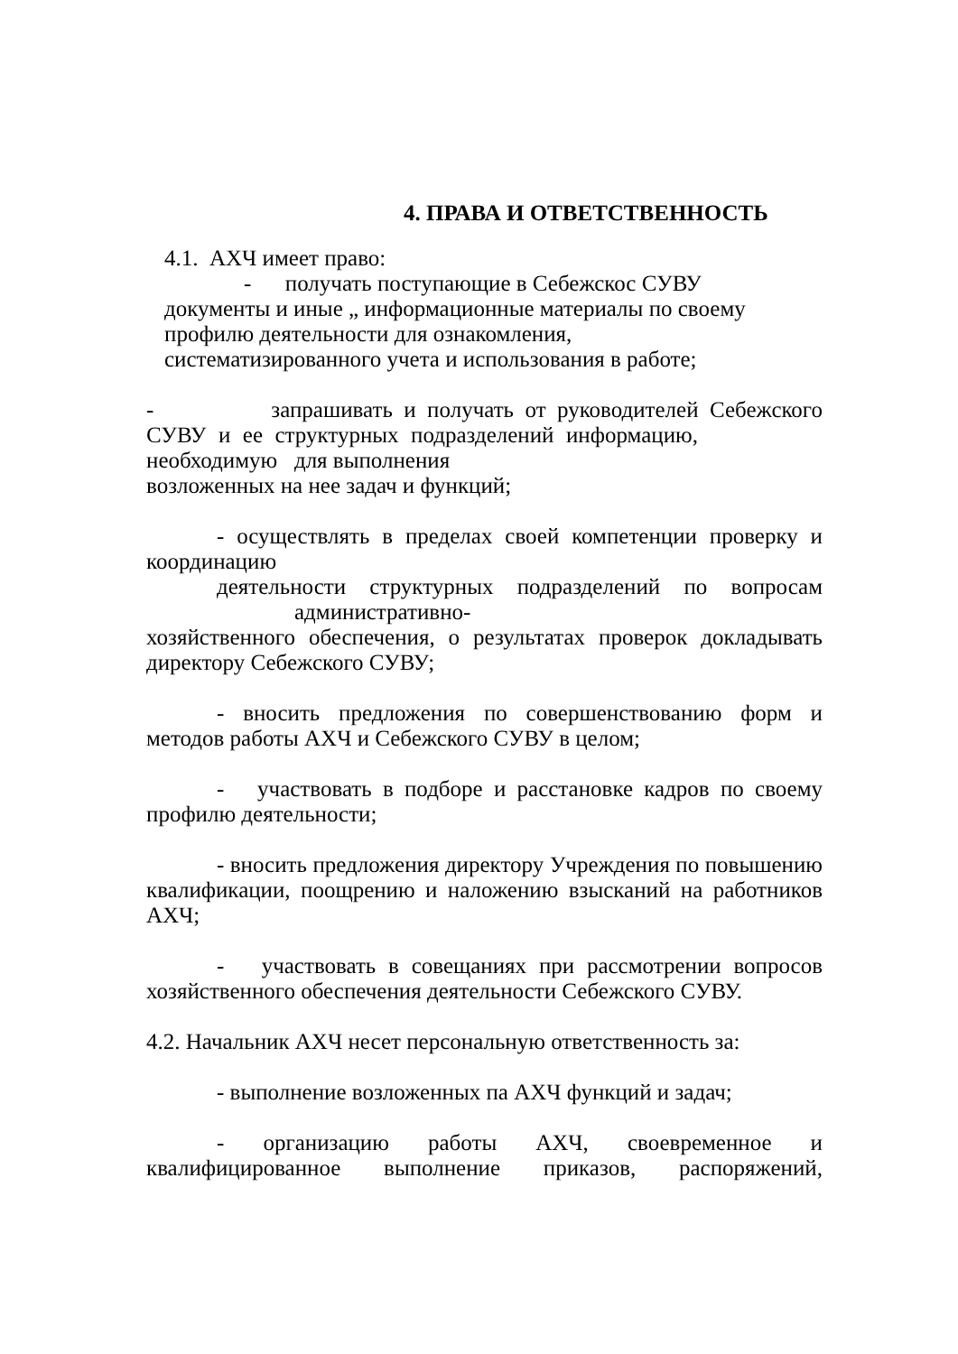4. ПРАВА И ОТВЕТСТВЕННОСТЬ
4.1. АХЧ имеет право:
- получать поступающие в Себежскос СУВУ
документы и иные „ информационные материалы по своему профилю деятельности для ознакомления,
систематизированного учета и использования в работе;
- запрашивать и получать от руководителей Себежского СУВУ и ее структурных подразделений информацию, необходимую для выполнения
возложенных на нее задач и функций;
- осуществлять в пределах своей компетенции проверку и координацию
деятельности структурных подразделений по вопросам
административно-
хозяйственного обеспечения, о результатах проверок докладывать директору Себежского СУВУ;
- вносить предложения по совершенствованию форм и методов работы АХЧ и Себежского СУВУ в целом;
- участвовать в подборе и расстановке кадров по своему профилю деятельности;
- вносить предложения директору Учреждения по повышению квалификации, поощрению и наложению взысканий на работников АХЧ;
- участвовать в совещаниях при рассмотрении вопросов хозяйственного обеспечения деятельности Себежского СУВУ.
4.2. Начальник АХЧ несет персональную ответственность за:
- выполнение возложенных па АХЧ функций и задач;
- организацию работы АХЧ, своевременное и квалифицированное выполнение приказов, распоряжений,